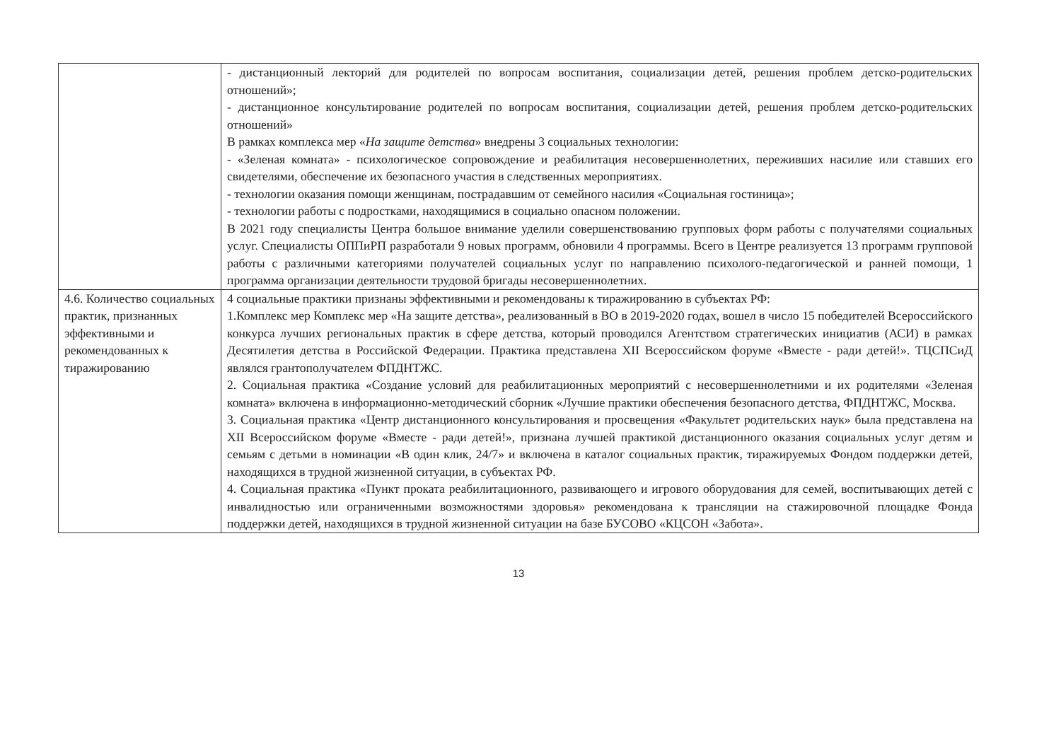| | - дистанционный лекторий для родителей по вопросам воспитания, социализации детей, решения проблем детско-родительских отношений»; - дистанционное консультирование родителей по вопросам воспитания, социализации детей, решения проблем детско-родительских отношений» В рамках комплекса мер « На защите детства » внедрены 3 социальных технологии: - «Зеленая комната» - психологическое сопровождение и реабилитация несовершеннолетних, переживших насилие или ставших его свидетелями, обеспечение их безопасного участия в следственных мероприятиях. - технологии оказания помощи женщинам, пострадавшим от семейного насилия «Социальная гостиница»; - технологии работы с подростками, находящимися в социально опасном положении. В 2021 году специалисты Центра большое внимание уделили совершенствованию групповых форм работы с получателями социальных услуг. Специалисты ОППиРП разработали 9 новых программ, обновили 4 программы. Всего в Центре реализуется 13 программ групповой работы с различными категориями получателей социальных услуг по направлению психолого-педагогической и ранней помощи, 1 программа организации деятельности трудовой бригады несовершеннолетних. |
| 4.6. Количество социальных практик, признанных эффективными и рекомендованных к тиражированию | 4 социальные практики признаны эффективными и рекомендованы к тиражированию в субъектах РФ: 1.Комплекс мер Комплекс мер «На защите детства», реализованный в ВО в 2019-2020 годах, вошел в число 15 победителей Всероссийского конкурса лучших региональных практик в сфере детства, который проводился Агентством стратегических инициатив (АСИ) в рамках Десятилетия детства в Российской Федерации. Практика представлена XII Всероссийском форуме «Вместе - ради детей!». ТЦСПСиД являлся грантополучателем ФПДНТЖС. 2. Социальная практика «Создание условий для реабилитационных мероприятий с несовершеннолетними и их родителями «Зеленая комната» включена в информационно-методический сборник «Лучшие практики обеспечения безопасного детства, ФПДНТЖС, Москва. 3. Социальная практика «Центр дистанционного консультирования и просвещения «Факультет родительских наук» была представлена на XII Всероссийском форуме «Вместе - ради детей!», признана лучшей практикой дистанционного оказания социальных услуг детям и семьям с детьми в номинации «В один клик, 24/7» и включена в каталог социальных практик, тиражируемых Фондом поддержки детей, находящихся в трудной жизненной ситуации, в субъектах РФ. 4. Социальная практика «Пункт проката реабилитационного, развивающего и игрового оборудования для семей, воспитывающих детей с инвалидностью или ограниченными возможностями здоровья» рекомендована к трансляции на стажировочной площадке Фонда поддержки детей, находящихся в трудной жизненной ситуации на базе БУСОВО «КЦСОН «Забота». |
13